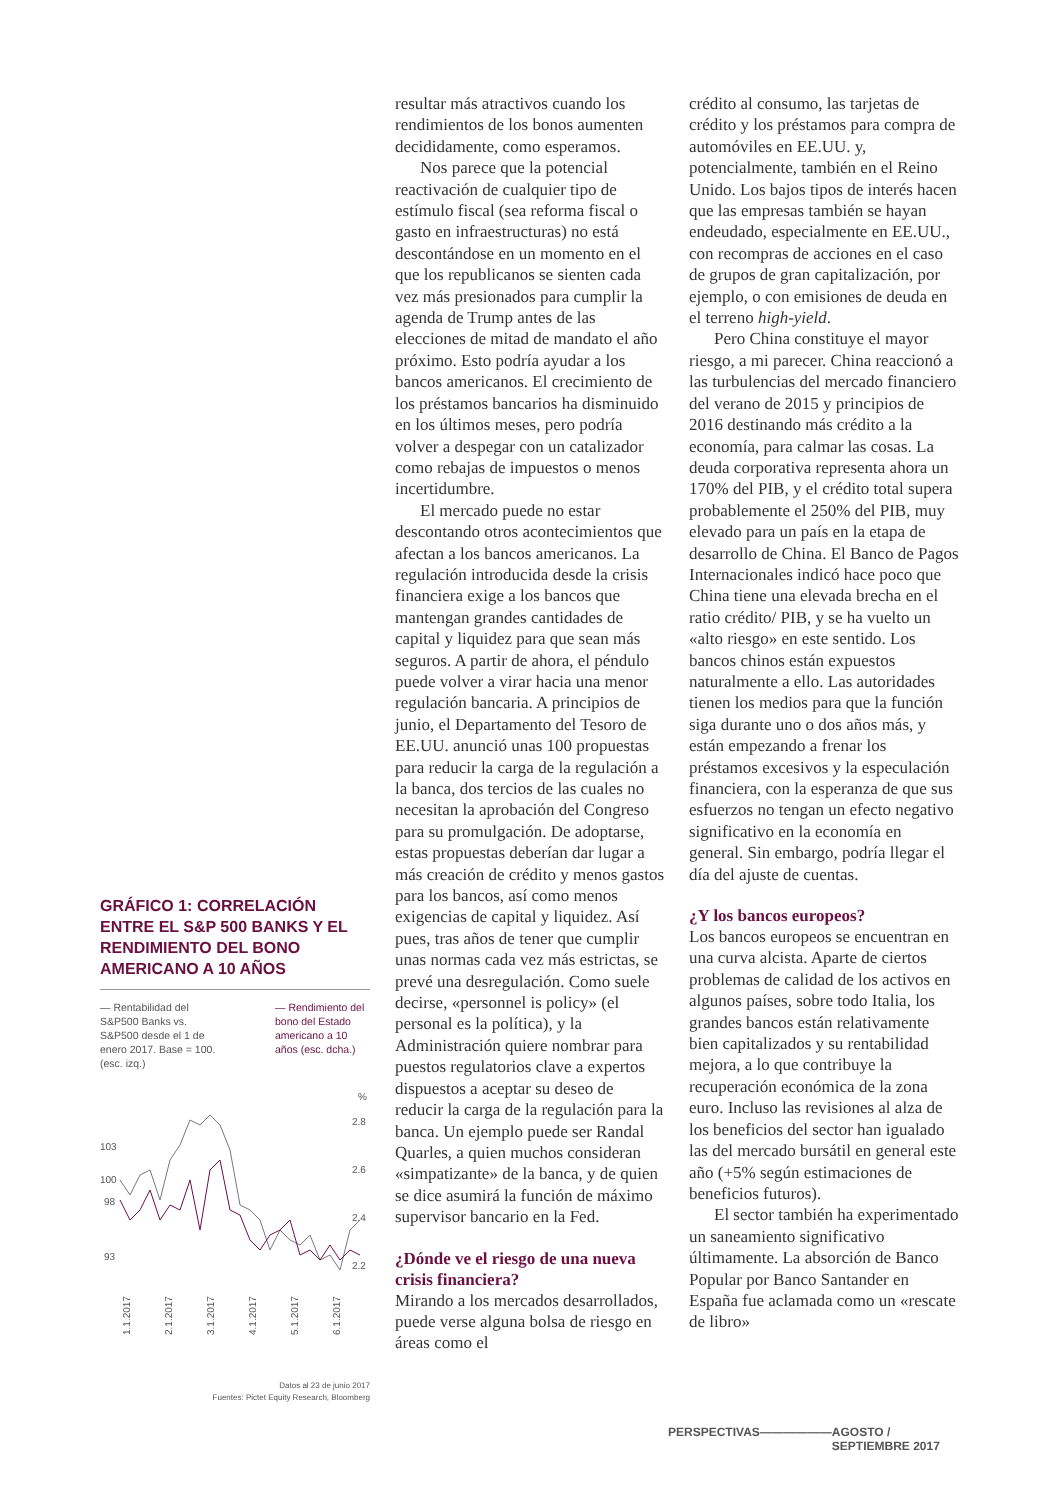GRÁFICO 1: CORRELACIÓN ENTRE EL S&P 500 BANKS Y EL RENDIMIENTO DEL BONO AMERICANO A 10 AÑOS
— Rentabilidad del S&P500 Banks vs. S&P500 desde el 1 de enero 2017. Base = 100. (esc. izq.)
— Rendimiento del bono del Estado americano a 10 años (esc. dcha.)
%
2.8
2.6
2.4
2.2
103
100
98
93
1.1.2017
2.1.2017
3.1.2017
4.1.2017
5.1.2017
6.1.2017
Datos al 23 de junio 2017
Fuentes: Pictet Equity Research, Bloomberg
resultar más atractivos cuando los rendimientos de los bonos aumenten decididamente, como esperamos.
Nos parece que la potencial reactivación de cualquier tipo de estímulo fiscal (sea reforma fiscal o gasto en infraestructuras) no está descontándose en un momento en el que los republicanos se sienten cada vez más presionados para cumplir la agenda de Trump antes de las elecciones de mitad de mandato el año próximo. Esto podría ayudar a los bancos americanos. El crecimiento de los préstamos bancarios ha disminuido en los últimos meses, pero podría volver a despegar con un catalizador como rebajas de impuestos o menos incertidumbre.
El mercado puede no estar descontando otros acontecimientos que afectan a los bancos americanos. La regulación introducida desde la crisis financiera exige a los bancos que mantengan grandes cantidades de capital y liquidez para que sean más seguros. A partir de ahora, el péndulo puede volver a virar hacia una menor regulación bancaria. A principios de junio, el Departamento del Tesoro de EE.UU. anunció unas 100 propuestas para reducir la carga de la regulación a la banca, dos tercios de las cuales no necesitan la aprobación del Congreso para su promulgación. De adoptarse, estas propuestas deberían dar lugar a más creación de crédito y menos gastos para los bancos, así como menos exigencias de capital y liquidez. Así pues, tras años de tener que cumplir unas normas cada vez más estrictas, se prevé una desregulación. Como suele decirse, «personnel is policy» (el personal es la política), y la Administración quiere nombrar para puestos regulatorios clave a expertos dispuestos a aceptar su deseo de reducir la carga de la regulación para la banca. Un ejemplo puede ser Randal Quarles, a quien muchos consideran «simpatizante» de la banca, y de quien se dice asumirá la función de máximo supervisor bancario en la Fed.
¿Dónde ve el riesgo de una nueva crisis financiera?
Mirando a los mercados desarrollados, puede verse alguna bolsa de riesgo en áreas como el
crédito al consumo, las tarjetas de crédito y los préstamos para compra de automóviles en EE.UU. y, potencialmente, también en el Reino Unido. Los bajos tipos de interés hacen que las empresas también se hayan endeudado, especialmente en EE.UU., con recompras de acciones en el caso de grupos de gran capitalización, por ejemplo, o con emisiones de deuda en el terreno high-yield.
Pero China constituye el mayor riesgo, a mi parecer. China reaccionó a las turbulencias del mercado financiero del verano de 2015 y principios de 2016 destinando más crédito a la economía, para calmar las cosas. La deuda corporativa representa ahora un 170% del PIB, y el crédito total supera probablemente el 250% del PIB, muy elevado para un país en la etapa de desarrollo de China. El Banco de Pagos Internacionales indicó hace poco que China tiene una elevada brecha en el ratio crédito/ PIB, y se ha vuelto un «alto riesgo» en este sentido. Los bancos chinos están expuestos naturalmente a ello. Las autoridades tienen los medios para que la función siga durante uno o dos años más, y están empezando a frenar los préstamos excesivos y la especulación financiera, con la esperanza de que sus esfuerzos no tengan un efecto negativo significativo en la economía en general. Sin embargo, podría llegar el día del ajuste de cuentas.
¿Y los bancos europeos?
Los bancos europeos se encuentran en una curva alcista. Aparte de ciertos problemas de calidad de los activos en algunos países, sobre todo Italia, los grandes bancos están relativamente bien capitalizados y su rentabilidad mejora, a lo que contribuye la recuperación económica de la zona euro. Incluso las revisiones al alza de los beneficios del sector han igualado las del mercado bursátil en general este año (+5% según estimaciones de beneficios futuros).
El sector también ha experimentado un saneamiento significativo últimamente. La absorción de Banco Popular por Banco Santander en España fue aclamada como un «rescate de libro»
PERSPECTIVAS —————— AGOSTO / SEPTIEMBRE 2017